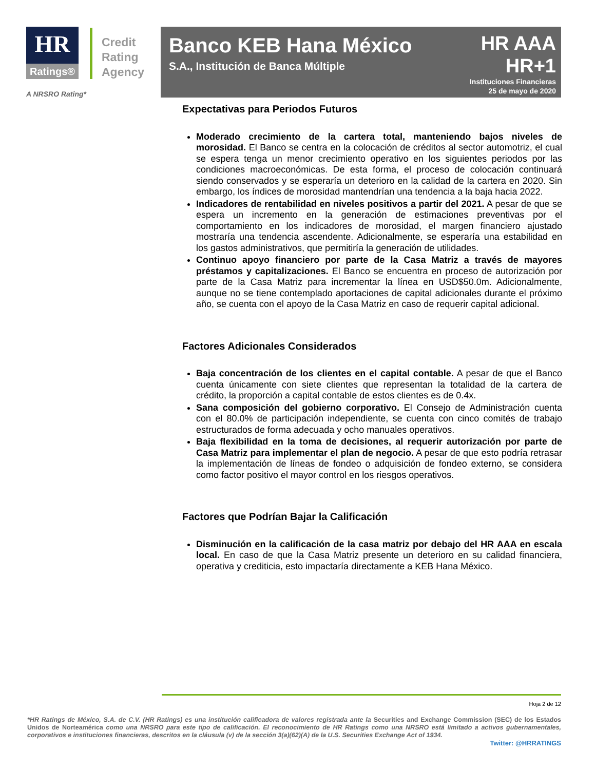HR
Ratings®
Credit
Rating
Agency
Banco KEB Hana México
S.A., Institución de Banca Múltiple
HR AAA
HR+1
Instituciones Financieras
25 de mayo de 2020
A NRSRO Rating*
Expectativas para Periodos Futuros
Moderado crecimiento de la cartera total, manteniendo bajos niveles de morosidad. El Banco se centra en la colocación de créditos al sector automotriz, el cual se espera tenga un menor crecimiento operativo en los siguientes periodos por las condiciones macroeconómicas. De esta forma, el proceso de colocación continuará siendo conservados y se esperaría un deterioro en la calidad de la cartera en 2020. Sin embargo, los índices de morosidad mantendrían una tendencia a la baja hacia 2022.
Indicadores de rentabilidad en niveles positivos a partir del 2021. A pesar de que se espera un incremento en la generación de estimaciones preventivas por el comportamiento en los indicadores de morosidad, el margen financiero ajustado mostraría una tendencia ascendente. Adicionalmente, se esperaría una estabilidad en los gastos administrativos, que permitiría la generación de utilidades.
Continuo apoyo financiero por parte de la Casa Matriz a través de mayores préstamos y capitalizaciones. El Banco se encuentra en proceso de autorización por parte de la Casa Matriz para incrementar la línea en USD$50.0m. Adicionalmente, aunque no se tiene contemplado aportaciones de capital adicionales durante el próximo año, se cuenta con el apoyo de la Casa Matriz en caso de requerir capital adicional.
Factores Adicionales Considerados
Baja concentración de los clientes en el capital contable. A pesar de que el Banco cuenta únicamente con siete clientes que representan la totalidad de la cartera de crédito, la proporción a capital contable de estos clientes es de 0.4x.
Sana composición del gobierno corporativo. El Consejo de Administración cuenta con el 80.0% de participación independiente, se cuenta con cinco comités de trabajo estructurados de forma adecuada y ocho manuales operativos.
Baja flexibilidad en la toma de decisiones, al requerir autorización por parte de Casa Matriz para implementar el plan de negocio. A pesar de que esto podría retrasar la implementación de líneas de fondeo o adquisición de fondeo externo, se considera como factor positivo el mayor control en los riesgos operativos.
Factores que Podrían Bajar la Calificación
Disminución en la calificación de la casa matriz por debajo del HR AAA en escala local. En caso de que la Casa Matriz presente un deterioro en su calidad financiera, operativa y crediticia, esto impactaría directamente a KEB Hana México.
Hoja 2 de 12
*HR Ratings de México, S.A. de C.V. (HR Ratings) es una institución calificadora de valores registrada ante la Securities and Exchange Commission (SEC) de los Estados Unidos de Norteamérica como una NRSRO para este tipo de calificación. El reconocimiento de HR Ratings como una NRSRO está limitado a activos gubernamentales, corporativos e instituciones financieras, descritos en la cláusula (v) de la sección 3(a)(62)(A) de la U.S. Securities Exchange Act of 1934.
Twitter: @HRRATINGS